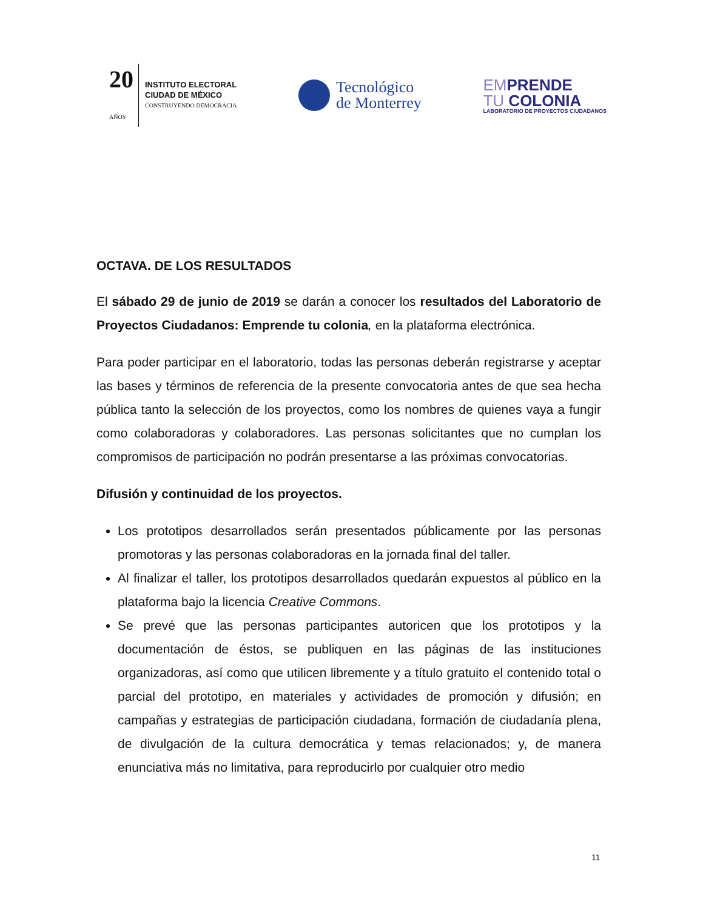20
AÑOS
INSTITUTO ELECTORAL
CIUDAD DE MÉXICO
CONSTRUYENDO DEMOCRACIA
Tecnológico
de Monterrey
EMPRENDE
TU COLONIA
LABORATORIO DE PROYECTOS CIUDADANOS
OCTAVA. DE LOS RESULTADOS
El sábado 29 de junio de 2019 se darán a conocer los resultados del Laboratorio de Proyectos Ciudadanos: Emprende tu colonia, en la plataforma electrónica.
Para poder participar en el laboratorio, todas las personas deberán registrarse y aceptar las bases y términos de referencia de la presente convocatoria antes de que sea hecha pública tanto la selección de los proyectos, como los nombres de quienes vaya a fungir como colaboradoras y colaboradores. Las personas solicitantes que no cumplan los compromisos de participación no podrán presentarse a las próximas convocatorias.
Difusión y continuidad de los proyectos.
Los prototipos desarrollados serán presentados públicamente por las personas promotoras y las personas colaboradoras en la jornada final del taller.
Al finalizar el taller, los prototipos desarrollados quedarán expuestos al público en la plataforma bajo la licencia Creative Commons.
Se prevé que las personas participantes autoricen que los prototipos y la documentación de éstos, se publiquen en las páginas de las instituciones organizadoras, así como que utilicen libremente y a título gratuito el contenido total o parcial del prototipo, en materiales y actividades de promoción y difusión; en campañas y estrategias de participación ciudadana, formación de ciudadanía plena, de divulgación de la cultura democrática y temas relacionados; y, de manera enunciativa más no limitativa, para reproducirlo por cualquier otro medio
11